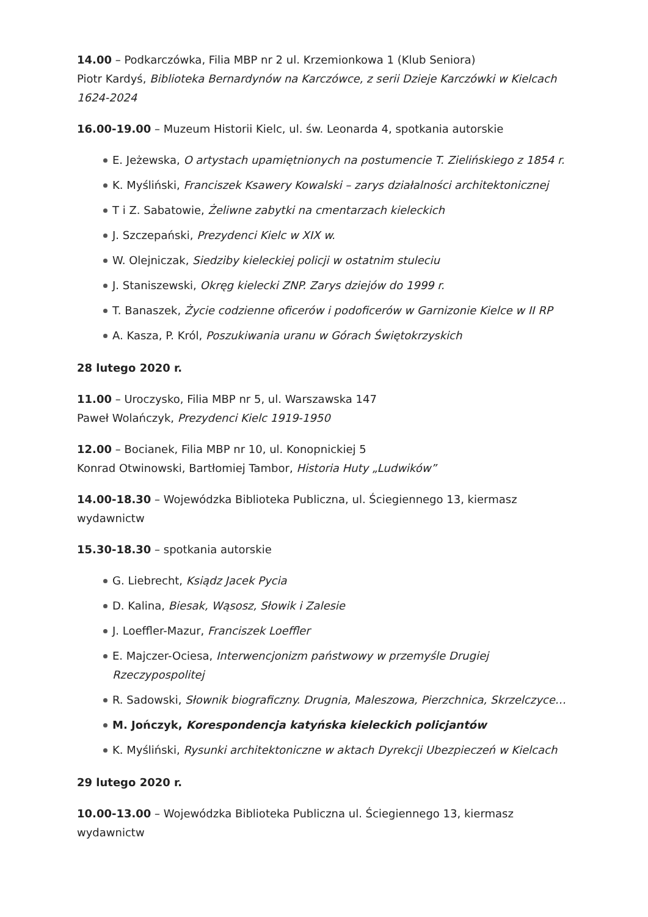14.00 – Podkarczówka, Filia MBP nr 2 ul. Krzemionkowa 1 (Klub Seniora)
Piotr Kardyś, Biblioteka Bernardynów na Karczówce, z serii Dzieje Karczówki w Kielcach 1624-2024
16.00-19.00 – Muzeum Historii Kielc, ul. św. Leonarda 4, spotkania autorskie
E. Jeżewska, O artystach upamiętnionych na postumencie T. Zielińskiego z 1854 r.
K. Myśliński, Franciszek Ksawery Kowalski – zarys działalności architektonicznej
T i Z. Sabatowie, Żeliwne zabytki na cmentarzach kieleckich
J. Szczepański, Prezydenci Kielc w XIX w.
W. Olejniczak, Siedziby kieleckiej policji w ostatnim stuleciu
J. Staniszewski, Okręg kielecki ZNP. Zarys dziejów do 1999 r.
T. Banaszek, Życie codzienne oficerów i podoficerów w Garnizonie Kielce w II RP
A. Kasza, P. Król, Poszukiwania uranu w Górach Świętokrzyskich
28 lutego 2020 r.
11.00 – Uroczysko, Filia MBP nr 5, ul. Warszawska 147
Paweł Wolańczyk, Prezydenci Kielc 1919-1950
12.00 – Bocianek, Filia MBP nr 10, ul. Konopnickiej 5
Konrad Otwinowski, Bartłomiej Tambor, Historia Huty „Ludwików”
14.00-18.30 – Wojewódzka Biblioteka Publiczna, ul. Ściegiennego 13, kiermasz wydawnictw
15.30-18.30 – spotkania autorskie
G. Liebrecht, Ksiądz Jacek Pycia
D. Kalina, Biesak, Wąsosz, Słowik i Zalesie
J. Loeffler-Mazur, Franciszek Loeffler
E. Majczer-Ociesa, Interwencjonizm państwowy w przemyśle Drugiej Rzeczypospolitej
R. Sadowski, Słownik biograficzny. Drugnia, Maleszowa, Pierzchnica, Skrzelczyce…
M. Jończyk, Korespondencja katyńska kieleckich policjantów
K. Myśliński, Rysunki architektoniczne w aktach Dyrekcji Ubezpieczeń w Kielcach
29 lutego 2020 r.
10.00-13.00 – Wojewódzka Biblioteka Publiczna ul. Ściegiennego 13, kiermasz wydawnictw